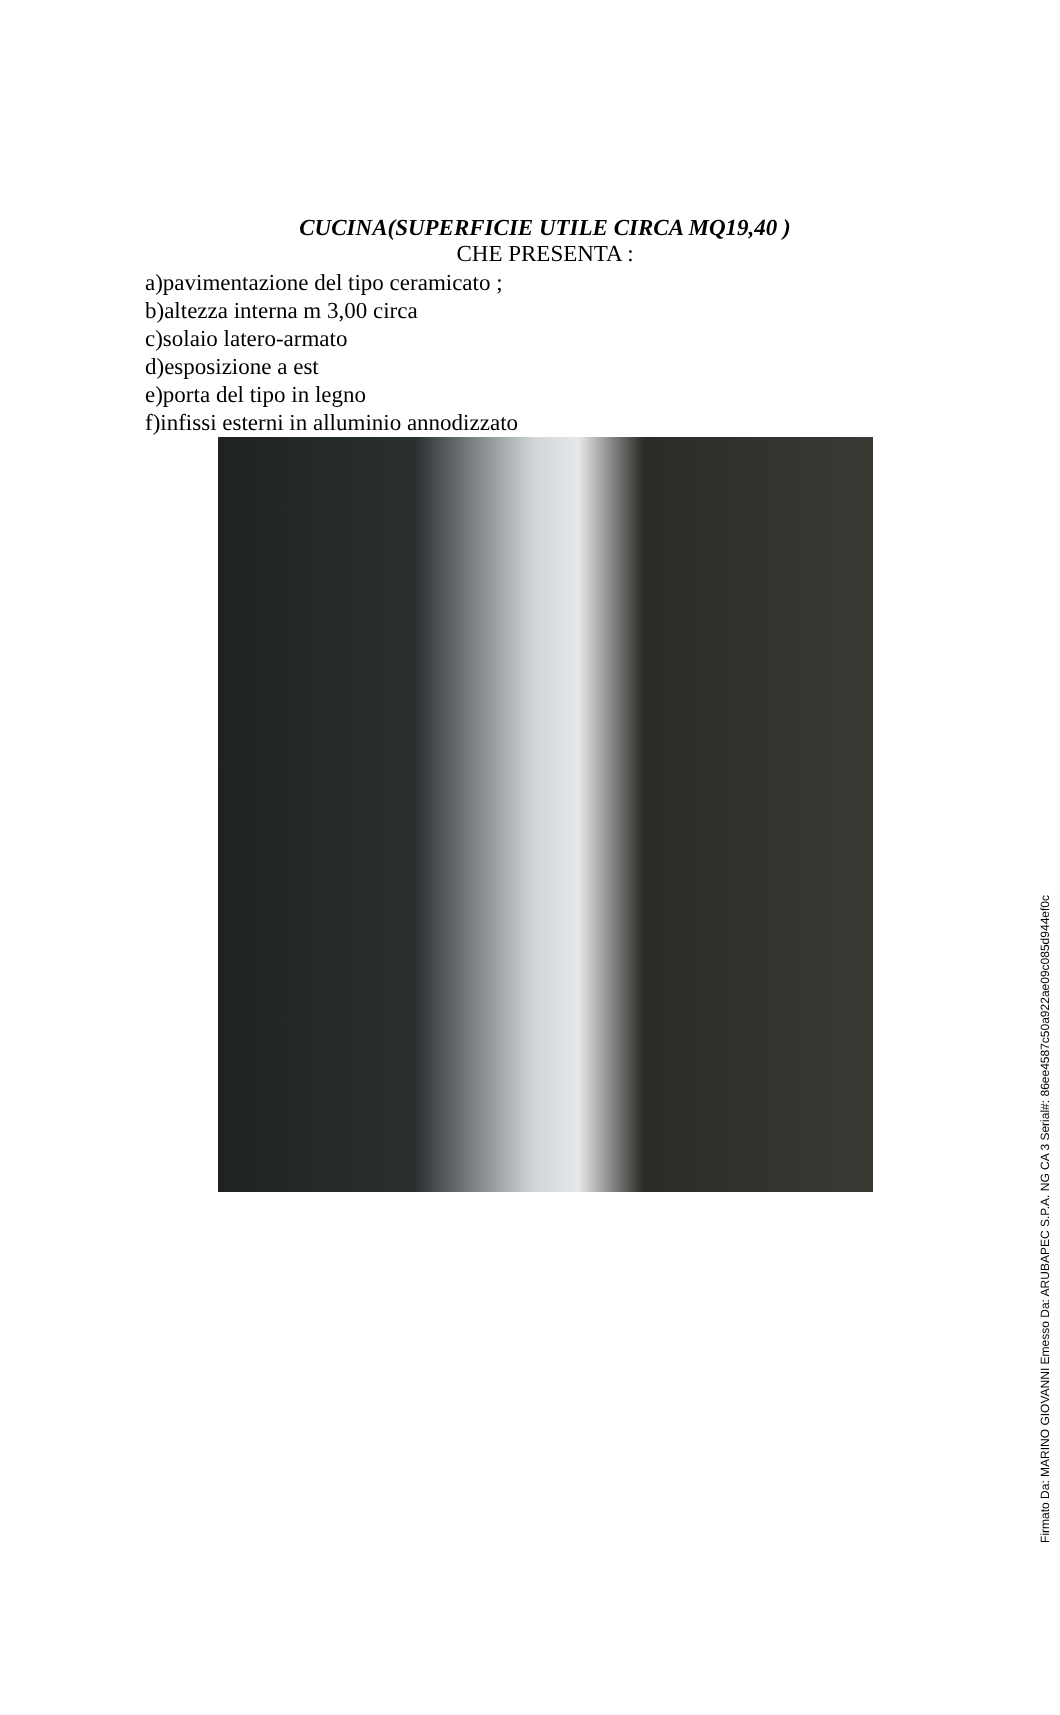CUCINA(SUPERFICIE UTILE CIRCA MQ19,40 )
CHE PRESENTA :
a)pavimentazione del tipo ceramicato ;
b)altezza interna m 3,00 circa
c)solaio latero-armato
d)esposizione a est
e)porta del tipo in legno
f)infissi esterni in alluminio annodizzato
Firmato Da: MARINO GIOVANNI Emesso Da: ARUBAPEC S.P.A. NG CA 3 Serial#: 86ee4587c50a922ae09c085d944ef0c